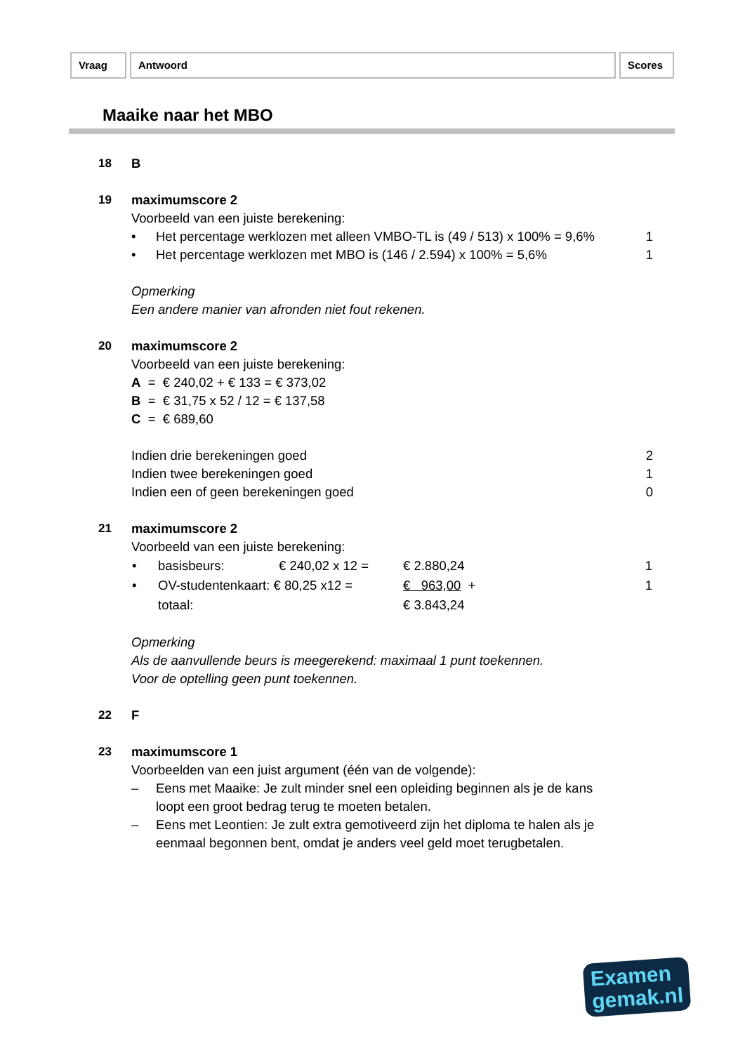Vraag Antwoord Scores
Maaike naar het MBO
18 B
19 maximumscore 2
Voorbeeld van een juiste berekening:
• Het percentage werklozen met alleen VMBO-TL is (49 / 513) x 100% = 9,6% 1
• Het percentage werklozen met MBO is (146 / 2.594) x 100% = 5,6% 1
Opmerking
Een andere manier van afronden niet fout rekenen.
20 maximumscore 2
Voorbeeld van een juiste berekening:
A = € 240,02 + € 133 = € 373,02
B = € 31,75 x 52 / 12 = € 137,58
C = € 689,60
Indien drie berekeningen goed 2
Indien twee berekeningen goed 1
Indien een of geen berekeningen goed 0
21 maximumscore 2
Voorbeeld van een juiste berekening:
| • | basisbeurs: | € 240,02 x 12 = | € 2.880,24 | 1 |
| • | OV-studentenkaart: € 80,25 x12 = | | € 963,00 + | 1 |
| | totaal: | | € 3.843,24 | |
Opmerking
Als de aanvullende beurs is meegerekend: maximaal 1 punt toekennen.
Voor de optelling geen punt toekennen.
22 F
23 maximumscore 1
Voorbeelden van een juist argument (één van de volgende):
– Eens met Maaike: Je zult minder snel een opleiding beginnen als je de kans loopt een groot bedrag terug te moeten betalen.
– Eens met Leontien: Je zult extra gemotiveerd zijn het diploma te halen als je eenmaal begonnen bent, omdat je anders veel geld moet terugbetalen.
Examen
gemak.nl